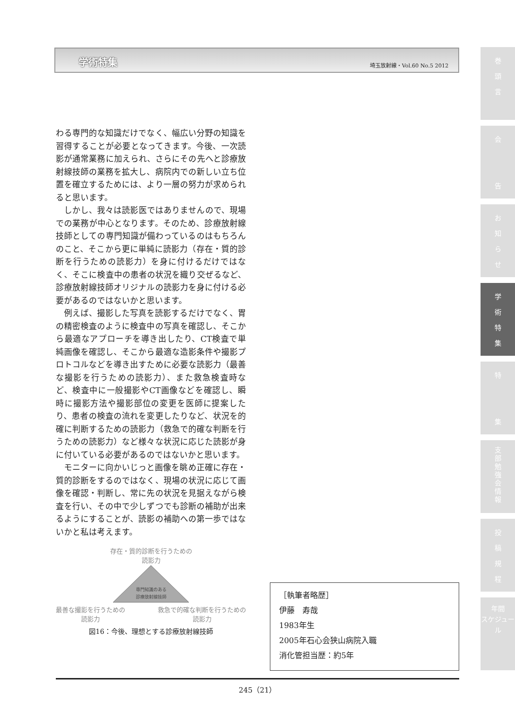学術特集 埼玉放射線・Vol.60 No.5 2012
わる専門的な知識だけでなく、幅広い分野の知識を習得することが必要となってきます。今後、一次読影が通常業務に加えられ、さらにその先へと診療放射線技師の業務を拡大し、病院内での新しい立ち位置を確立するためには、より一層の努力が求められると思います。
しかし、我々は読影医ではありませんので、現場での業務が中心となります。そのため、診療放射線技師としての専門知識が備わっているのはもちろんのこと、そこから更に単純に読影力（存在・質的診断を行うための読影力）を身に付けるだけではなく、そこに検査中の患者の状況を織り交ぜるなど、診療放射線技師オリジナルの読影力を身に付ける必要があるのではないかと思います。
例えば、撮影した写真を読影するだけでなく、胃の精密検査のように検査中の写真を確認し、そこから最適なアプローチを導き出したり、CT検査で単純画像を確認し、そこから最適な造影条件や撮影プロトコルなどを導き出すために必要な読影力（最善な撮影を行うための読影力）、また救急検査時など、検査中に一般撮影やCT画像などを確認し、瞬時に撮影方法や撮影部位の変更を医師に提案したり、患者の検査の流れを変更したりなど、状況を的確に判断するための読影力（救急で的確な判断を行うための読影力）など様々な状況に応じた読影が身に付いている必要があるのではないかと思います。
モニターに向かいじっと画像を眺め正確に存在・質的診断をするのではなく、現場の状況に応じて画像を確認・判断し、常に先の状況を見据えながら検査を行い、その中で少しずつでも診断の補助が出来るようにすることが、読影の補助への第一歩ではないかと私は考えます。
存在・質的診断を行うための
読影力
専門知識のある
診療放射線技師
最善な撮影を行うための
読影力 救急で的確な判断を行うための
読影力
図16：今後、理想とする診療放射線技師
［執筆者略歴］
伊藤　寿哉
1983年生
2005年石心会狭山病院入職
消化管担当歴：約5年
245（21）
巻
頭
言
会
告
お
知
ら
せ
学
術
特
集
特
集
支
部
勉
強
会
情
報
投
稿
規
程
年間
スケジュール